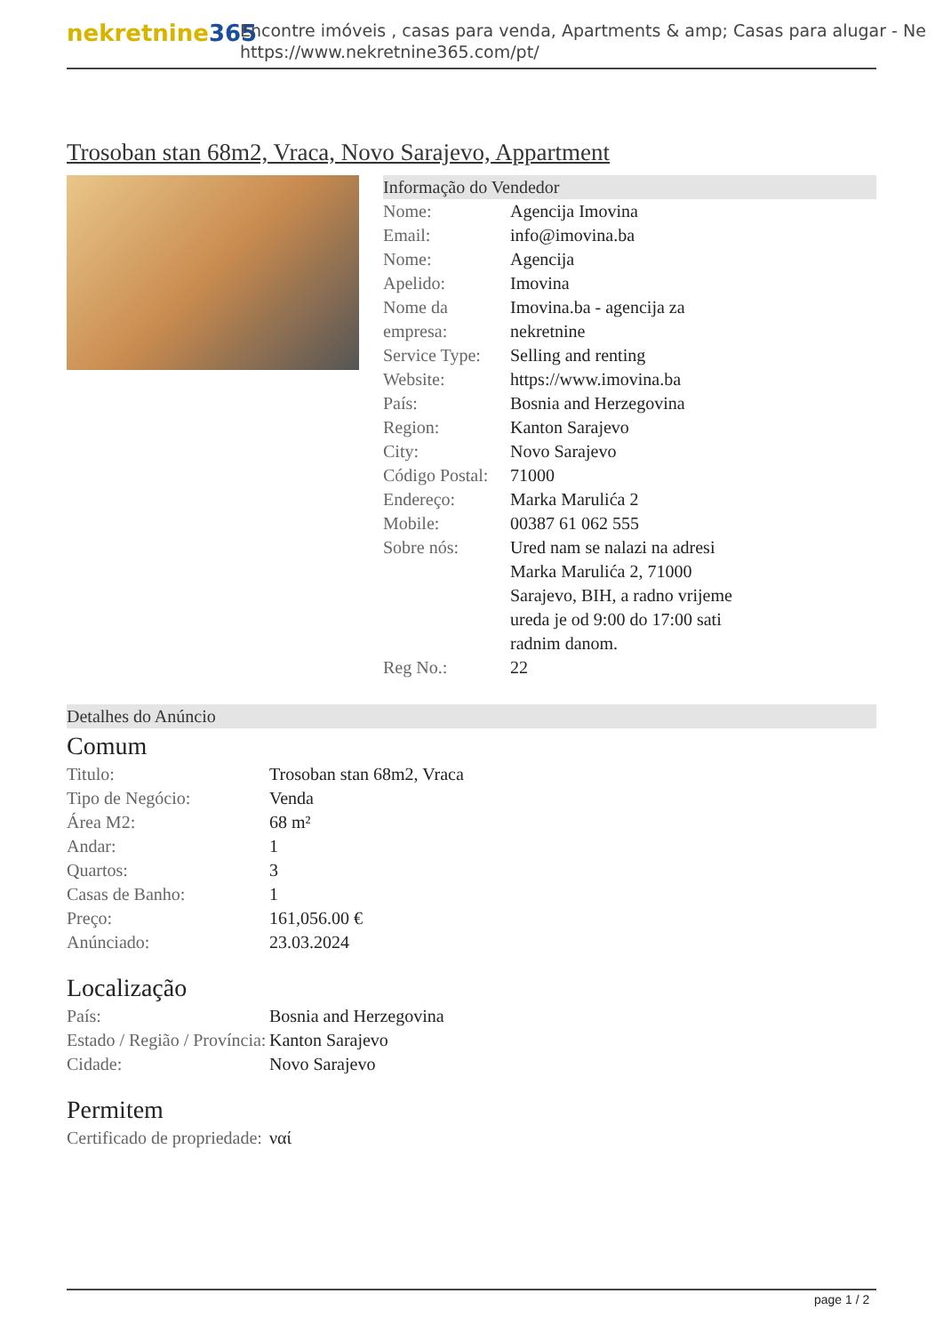nekretnine365
Encontre imóveis , casas para venda, Apartments & amp; Casas para alugar - Ne
https://www.nekretnine365.com/pt/
Trosoban stan 68m2, Vraca, Novo Sarajevo, Appartment
Informação do Vendedor
| Nome: | Agencija Imovina |
| Email: | info@imovina.ba |
| Nome: | Agencija |
| Apelido: | Imovina |
| Nome da empresa: | Imovina.ba - agencija za nekretnine |
| Service Type: | Selling and renting |
| Website: | https://www.imovina.ba |
| País: | Bosnia and Herzegovina |
| Region: | Kanton Sarajevo |
| City: | Novo Sarajevo |
| Código Postal: | 71000 |
| Endereço: | Marka Marulića 2 |
| Mobile: | 00387 61 062 555 |
| Sobre nós: | Ured nam se nalazi na adresi Marka Marulića 2, 71000 Sarajevo, BIH, a radno vrijeme ureda je od 9:00 do 17:00 sati radnim danom. |
| Reg No.: | 22 |
Detalhes do Anúncio
Comum
| Titulo: | Trosoban stan 68m2, Vraca |
| Tipo de Negócio: | Venda |
| Área M2: | 68 m² |
| Andar: | 1 |
| Quartos: | 3 |
| Casas de Banho: | 1 |
| Preço: | 161,056.00 € |
| Anúnciado: | 23.03.2024 |
Localização
| País: | Bosnia and Herzegovina |
| Estado / Região / Província: | Kanton Sarajevo |
| Cidade: | Novo Sarajevo |
Permitem
| Certificado de propriedade: | ναί |
page 1 / 2